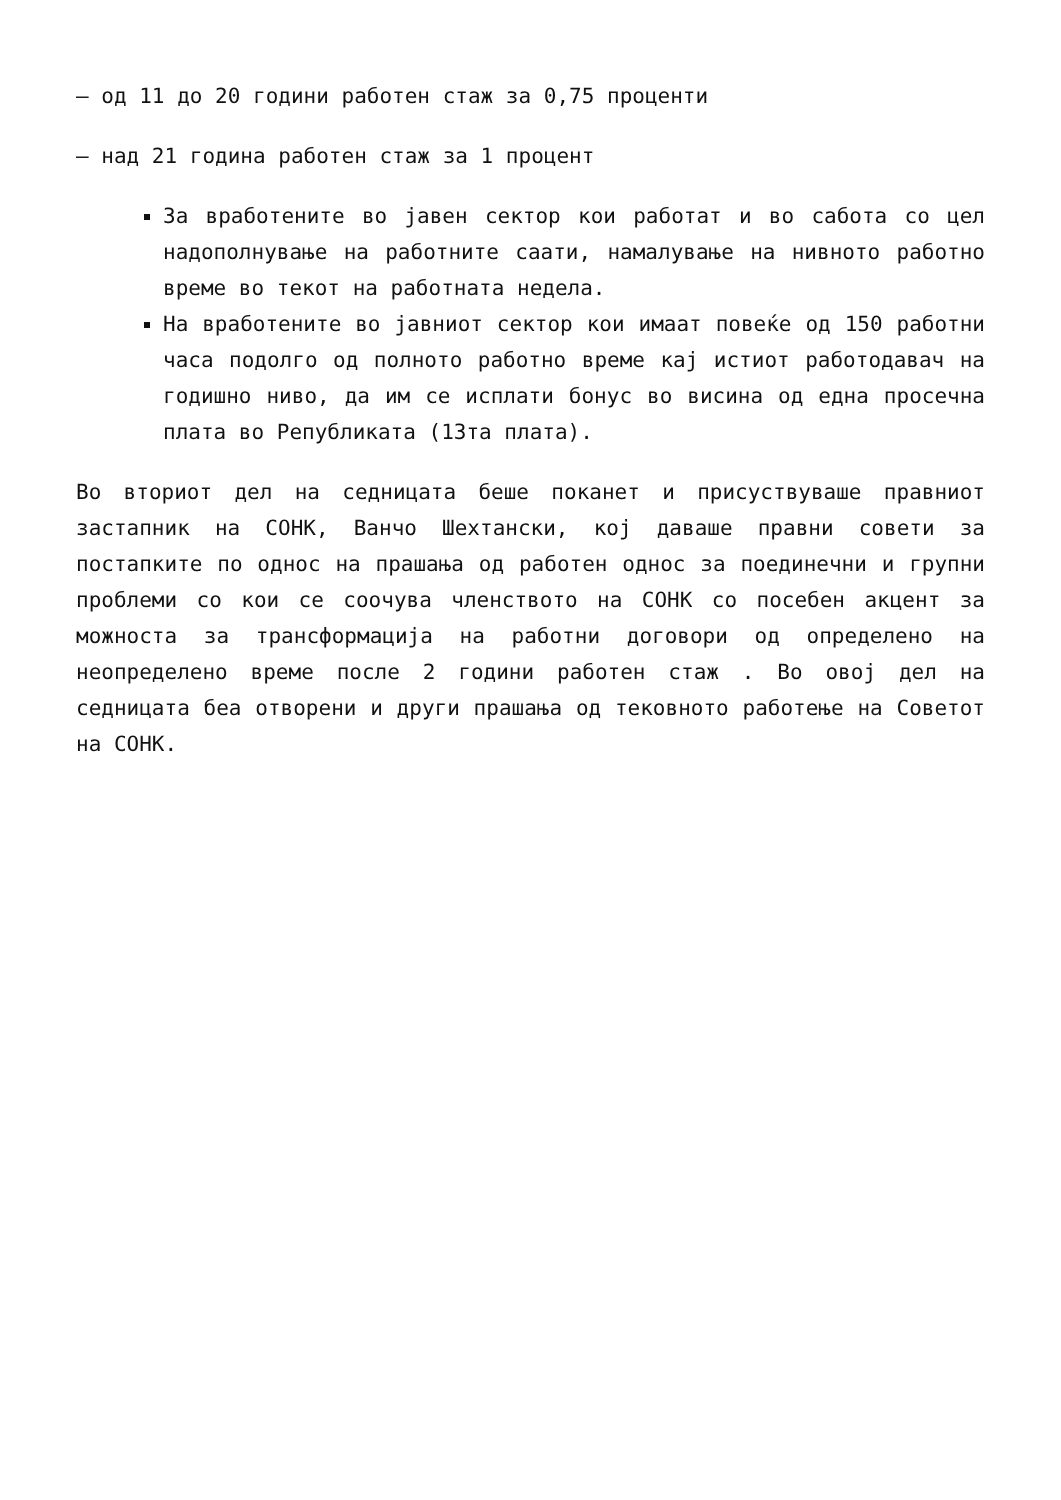– од 11 до 20 години работен стаж за 0,75 проценти
– над 21 година работен стаж за 1 процент
За вработените во јавен сектор кои работат и во сабота со цел надополнување на работните саати, намалување на нивното работно време во текот на работната недела.
На вработените во јавниот сектор кои имаат повеќе од 150 работни часа подолго од полното работно време кај истиот работодавач на годишно ниво, да им се исплати бонус во висина од една просечна плата во Републиката (13та плата).
Во вториот дел на седницата беше поканет и присуствуваше правниот застапник на СОНК, Ванчо Шехтански, кој даваше правни совети за постапките по однос на прашања од работен однос за поединечни и групни проблеми со кои се соочува членството на СОНК со посебен акцент за можноста за трансформација на работни договори од определено на неопределено време после 2 години работен стаж . Во овој дел на седницата беа отворени и други прашања од тековното работење на Советот на СОНК.